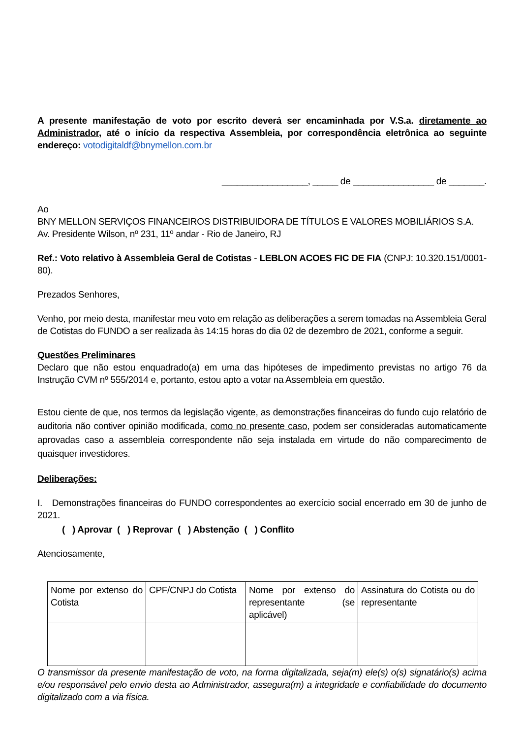A presente manifestação de voto por escrito deverá ser encaminhada por V.S.a. diretamente ao Administrador, até o início da respectiva Assembleia, por correspondência eletrônica ao seguinte endereço: votodigitaldf@bnymellon.com.br
_________________, _____ de ________________ de _______.
Ao
BNY MELLON SERVIÇOS FINANCEIROS DISTRIBUIDORA DE TÍTULOS E VALORES MOBILIÁRIOS S.A.
Av. Presidente Wilson, nº 231, 11º andar - Rio de Janeiro, RJ
Ref.: Voto relativo à Assembleia Geral de Cotistas - LEBLON ACOES FIC DE FIA (CNPJ: 10.320.151/0001-80).
Prezados Senhores,
Venho, por meio desta, manifestar meu voto em relação as deliberações a serem tomadas na Assembleia Geral de Cotistas do FUNDO a ser realizada às 14:15 horas do dia 02 de dezembro de 2021, conforme a seguir.
Questões Preliminares
Declaro que não estou enquadrado(a) em uma das hipóteses de impedimento previstas no artigo 76 da Instrução CVM nº 555/2014 e, portanto, estou apto a votar na Assembleia em questão.
Estou ciente de que, nos termos da legislação vigente, as demonstrações financeiras do fundo cujo relatório de auditoria não contiver opinião modificada, como no presente caso, podem ser consideradas automaticamente aprovadas caso a assembleia correspondente não seja instalada em virtude do não comparecimento de quaisquer investidores.
Deliberações:
I. Demonstrações financeiras do FUNDO correspondentes ao exercício social encerrado em 30 de junho de 2021.
( ) Aprovar ( ) Reprovar ( ) Abstenção ( ) Conflito
Atenciosamente,
| Nome por extenso do Cotista | CPF/CNPJ do Cotista | Nome por extenso do representante (se aplicável) | Assinatura do Cotista ou do representante |
O transmissor da presente manifestação de voto, na forma digitalizada, seja(m) ele(s) o(s) signatário(s) acima e/ou responsável pelo envio desta ao Administrador, assegura(m) a integridade e confiabilidade do documento digitalizado com a via física.